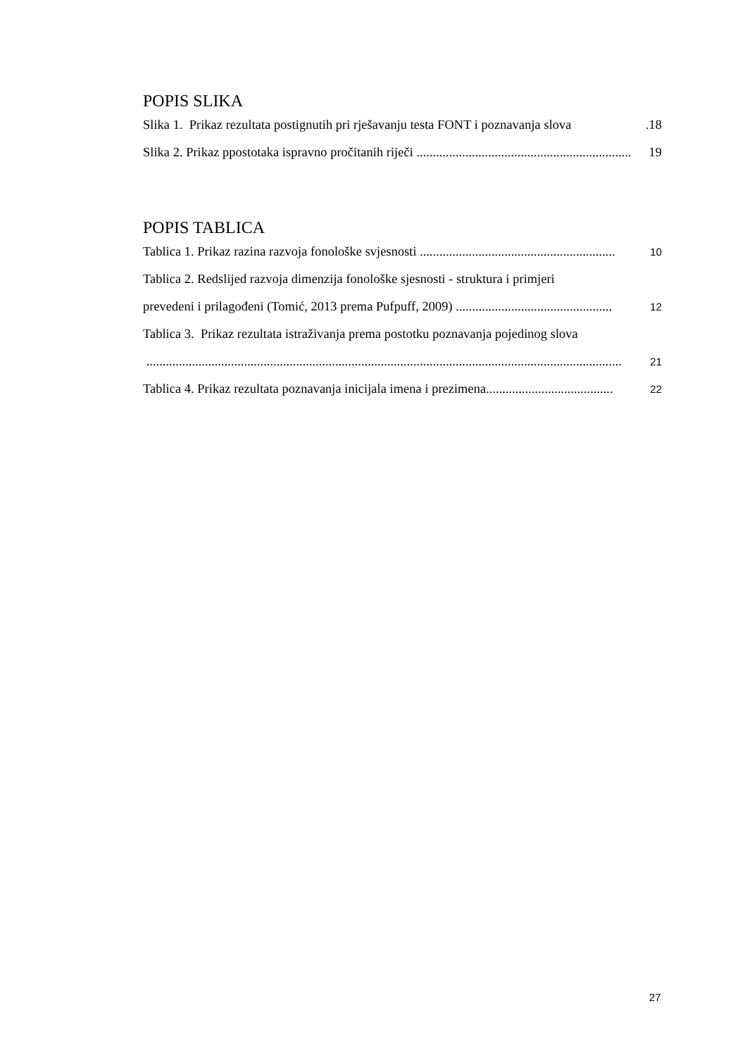POPIS SLIKA
Slika 1. Prikaz rezultata postignutih pri rješavanju testa FONT i poznavanja slova.18
Slika 2. Prikaz ppostotaka ispravno pročitanih riječi .................................................................. 19
POPIS TABLICA
Tablica 1. Prikaz razina razvoja fonološke svjesnosti ............................................................ 10
Tablica 2. Redslijed razvoja dimenzija fonološke sjesnosti - struktura i primjeri
prevedeni i prilagođeni (Tomić, 2013 prema Pufpuff, 2009) ................................................ 12
Tablica 3. Prikaz rezultata istraživanja prema postotku poznavanja pojedinog slova
.................................................................................................................................................. 21
Tablica 4. Prikaz rezultata poznavanja inicijala imena i prezimena....................................... 22
27